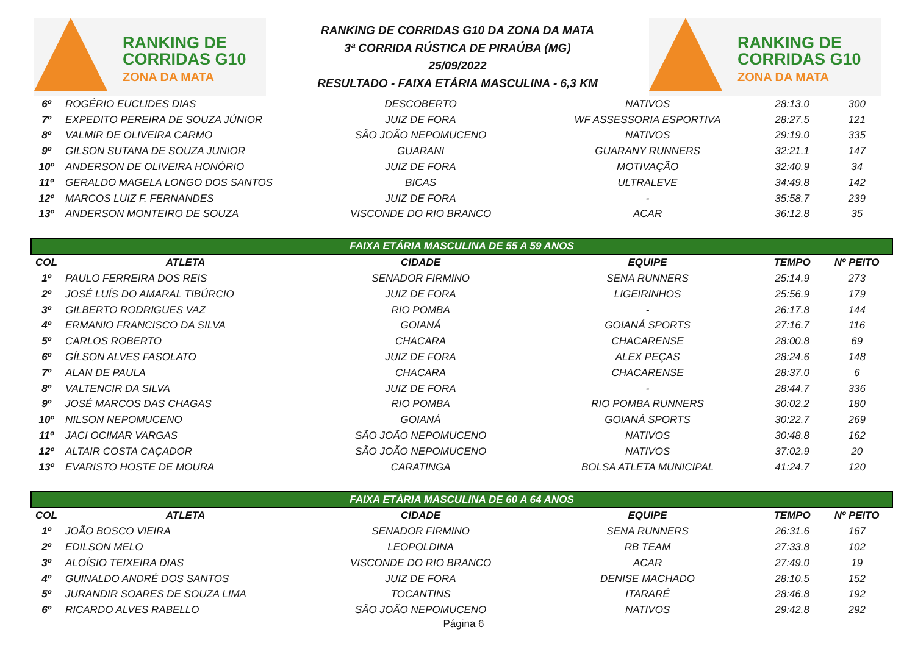RANKING DE
CORRIDAS G10
ZONA DA MATA
RANKING DE CORRIDAS G10 DA ZONA DA MATA
3ª CORRIDA RÚSTICA DE PIRAÚBA (MG)
25/09/2022
RESULTADO - FAIXA ETÁRIA MASCULINA - 6,3 KM
RANKING DE
CORRIDAS G10
ZONA DA MATA
| 6º | ROGÉRIO EUCLIDES DIAS | DESCOBERTO | NATIVOS | 28:13.0 | 300 |
| 7º | EXPEDITO PEREIRA DE SOUZA JÚNIOR | JUIZ DE FORA | WF ASSESSORIA ESPORTIVA | 28:27.5 | 121 |
| 8º | VALMIR DE OLIVEIRA CARMO | SÃO JOÃO NEPOMUCENO | NATIVOS | 29:19.0 | 335 |
| 9º | GILSON SUTANA DE SOUZA JUNIOR | GUARANI | GUARANY RUNNERS | 32:21.1 | 147 |
| 10º | ANDERSON DE OLIVEIRA HONÓRIO | JUIZ DE FORA | MOTIVAÇÃO | 32:40.9 | 34 |
| 11º | GERALDO MAGELA LONGO DOS SANTOS | BICAS | ULTRALEVE | 34:49.8 | 142 |
| 12º | MARCOS LUIZ F. FERNANDES | JUIZ DE FORA | - | 35:58.7 | 239 |
| 13º | ANDERSON MONTEIRO DE SOUZA | VISCONDE DO RIO BRANCO | ACAR | 36:12.8 | 35 |
| FAIXA ETÁRIA MASCULINA DE 55 A 59 ANOS | | | | | |
| COL | ATLETA | CIDADE | EQUIPE | TEMPO | Nº PEITO |
| 1º | PAULO FERREIRA DOS REIS | SENADOR FIRMINO | SENA RUNNERS | 25:14.9 | 273 |
| 2º | JOSÉ LUÍS DO AMARAL TIBÚRCIO | JUIZ DE FORA | LIGEIRINHOS | 25:56.9 | 179 |
| 3º | GILBERTO RODRIGUES VAZ | RIO POMBA | - | 26:17.8 | 144 |
| 4º | ERMANIO FRANCISCO DA SILVA | GOIANÁ | GOIANÁ SPORTS | 27:16.7 | 116 |
| 5º | CARLOS ROBERTO | CHACARA | CHACARENSE | 28:00.8 | 69 |
| 6º | GÍLSON ALVES FASOLATO | JUIZ DE FORA | ALEX PEÇAS | 28:24.6 | 148 |
| 7º | ALAN DE PAULA | CHACARA | CHACARENSE | 28:37.0 | 6 |
| 8º | VALTENCIR DA SILVA | JUIZ DE FORA | - | 28:44.7 | 336 |
| 9º | JOSÉ MARCOS DAS CHAGAS | RIO POMBA | RIO POMBA RUNNERS | 30:02.2 | 180 |
| 10º | NILSON NEPOMUCENO | GOIANÁ | GOIANÁ SPORTS | 30:22.7 | 269 |
| 11º | JACI OCIMAR VARGAS | SÃO JOÃO NEPOMUCENO | NATIVOS | 30:48.8 | 162 |
| 12º | ALTAIR COSTA CAÇADOR | SÃO JOÃO NEPOMUCENO | NATIVOS | 37:02.9 | 20 |
| 13º | EVARISTO HOSTE DE MOURA | CARATINGA | BOLSA ATLETA MUNICIPAL | 41:24.7 | 120 |
| FAIXA ETÁRIA MASCULINA DE 60 A 64 ANOS | | | | | |
| COL | ATLETA | CIDADE | EQUIPE | TEMPO | Nº PEITO |
| 1º | JOÃO BOSCO VIEIRA | SENADOR FIRMINO | SENA RUNNERS | 26:31.6 | 167 |
| 2º | EDILSON MELO | LEOPOLDINA | RB TEAM | 27:33.8 | 102 |
| 3º | ALOÍSIO TEIXEIRA DIAS | VISCONDE DO RIO BRANCO | ACAR | 27:49.0 | 19 |
| 4º | GUINALDO ANDRÉ DOS SANTOS | JUIZ DE FORA | DENISE MACHADO | 28:10.5 | 152 |
| 5º | JURANDIR SOARES DE SOUZA LIMA | TOCANTINS | ITARARÉ | 28:46.8 | 192 |
| 6º | RICARDO ALVES RABELLO | SÃO JOÃO NEPOMUCENO | NATIVOS | 29:42.8 | 292 |
Página 6